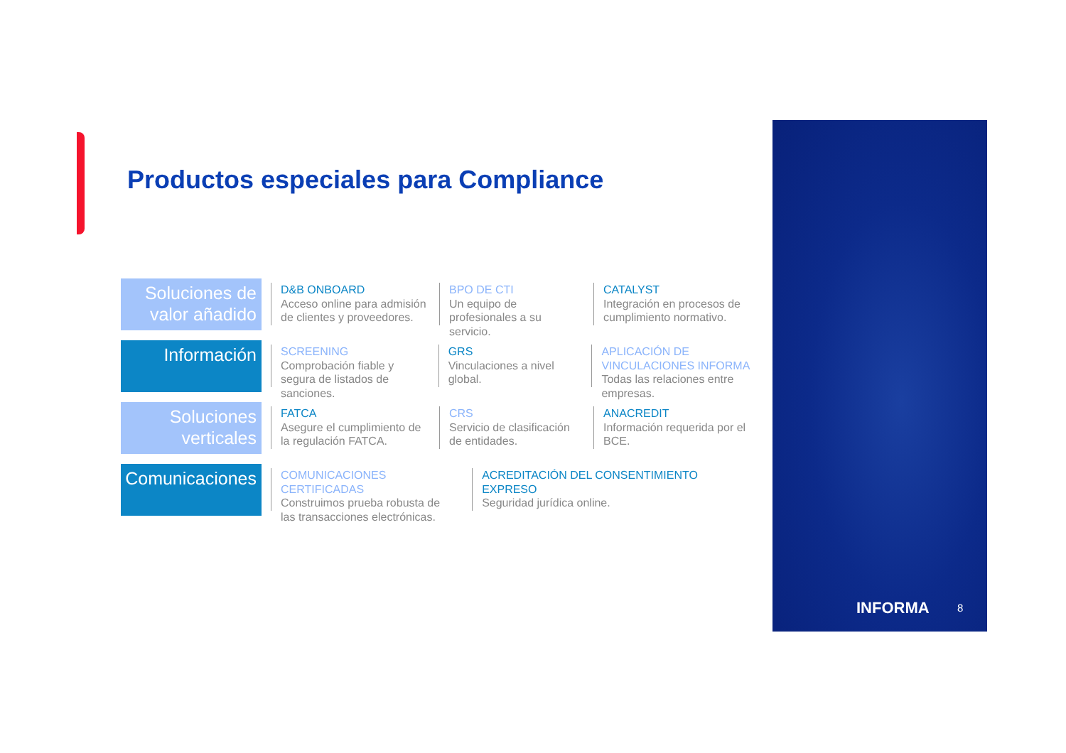Productos especiales para Compliance
Soluciones de valor añadido
D&B ONBOARD
Acceso online para admisión de clientes y proveedores.
BPO DE CTI
Un equipo de profesionales a su servicio.
CATALYST
Integración en procesos de cumplimiento normativo.
Información
SCREENING
Comprobación fiable y segura de listados de sanciones.
GRS
Vinculaciones a nivel global.
APLICACIÓN DE VINCULACIONES INFORMA
Todas las relaciones entre empresas.
Soluciones verticales
FATCA
Asegure el cumplimiento de la regulación FATCA.
CRS
Servicio de clasificación de entidades.
ANACREDIT
Información requerida por el BCE.
Comunicaciones
COMUNICACIONES CERTIFICADAS
Construimos prueba robusta de las transacciones electrónicas.
ACREDITACIÓN DEL CONSENTIMIENTO EXPRESO
Seguridad jurídica online.
INFORMA 8